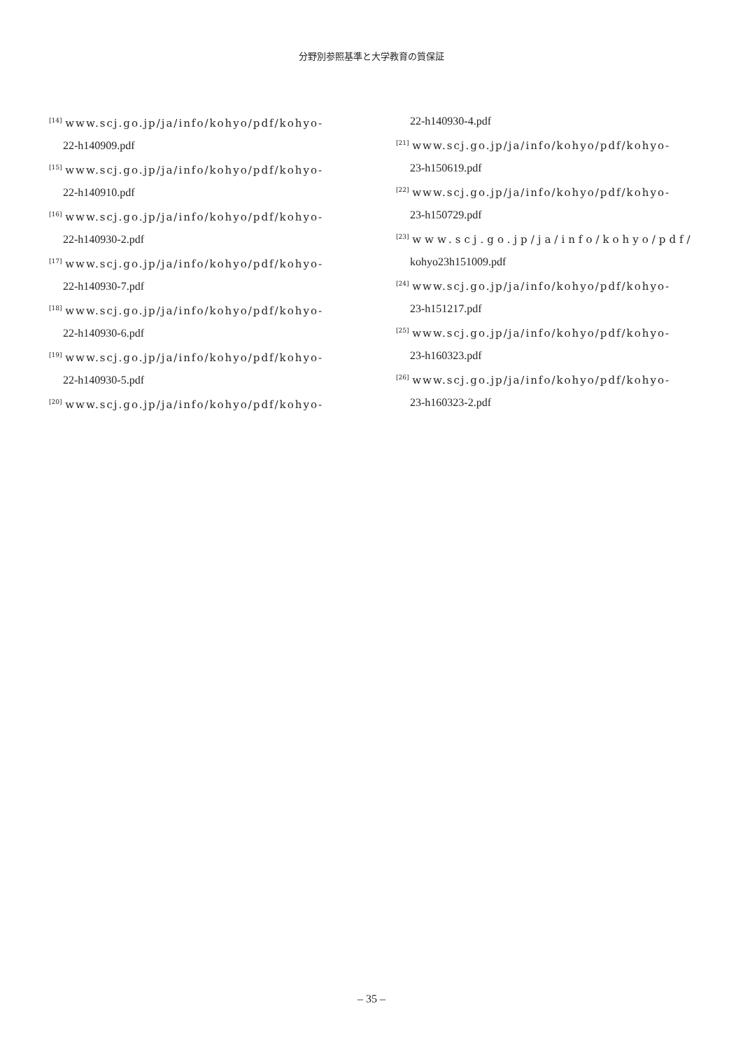分野別参照基準と大学教育の質保証
<sup>[14]</sup> www.scj.go.jp/ja/info/kohyo/pdf/kohyo-
22-h140909.pdf
<sup>[15]</sup> www.scj.go.jp/ja/info/kohyo/pdf/kohyo-
22-h140910.pdf
<sup>[16]</sup> www.scj.go.jp/ja/info/kohyo/pdf/kohyo-
22-h140930-2.pdf
<sup>[17]</sup> www.scj.go.jp/ja/info/kohyo/pdf/kohyo-
22-h140930-7.pdf
<sup>[18]</sup> www.scj.go.jp/ja/info/kohyo/pdf/kohyo-
22-h140930-6.pdf
<sup>[19]</sup> www.scj.go.jp/ja/info/kohyo/pdf/kohyo-
22-h140930-5.pdf
<sup>[20]</sup> www.scj.go.jp/ja/info/kohyo/pdf/kohyo-
22-h140930-4.pdf
<sup>[21]</sup> www.scj.go.jp/ja/info/kohyo/pdf/kohyo-
23-h150619.pdf
<sup>[22]</sup> www.scj.go.jp/ja/info/kohyo/pdf/kohyo-
23-h150729.pdf
<sup>[23]</sup> www.scj.go.jp/ja/info/kohyo/pdf/
kohyo23h151009.pdf
<sup>[24]</sup> www.scj.go.jp/ja/info/kohyo/pdf/kohyo-
23-h151217.pdf
<sup>[25]</sup> www.scj.go.jp/ja/info/kohyo/pdf/kohyo-
23-h160323.pdf
<sup>[26]</sup> www.scj.go.jp/ja/info/kohyo/pdf/kohyo-
23-h160323-2.pdf
– 35 –